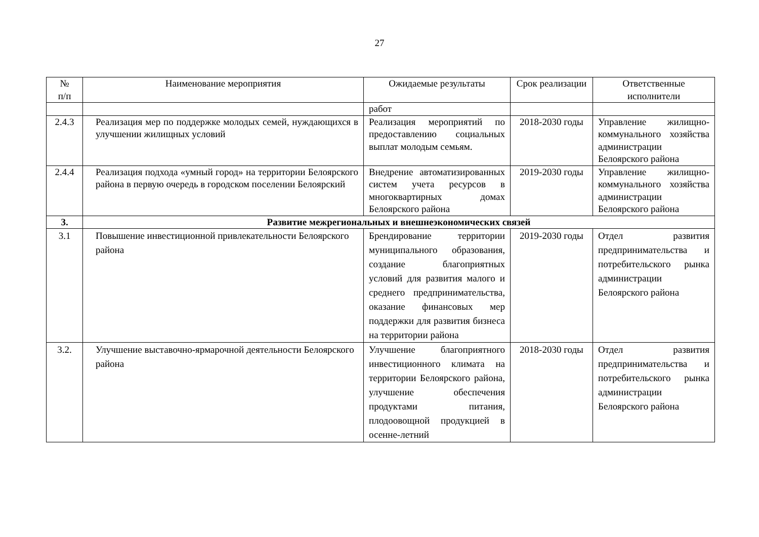27
| № п/п | Наименование мероприятия | Ожидаемые результаты | Срок реализации | Ответственные исполнители |
| --- | --- | --- | --- | --- |
| | | работ | | |
| 2.4.3 | Реализация мер по поддержке молодых семей, нуждающихся в улучшении жилищных условий | Реализация мероприятий по предоставлению социальных выплат молодым семьям. | 2018-2030 годы | Управление жилищно-коммунального хозяйства администрации Белоярского района |
| 2.4.4 | Реализация подхода «умный город» на территории Белоярского района в первую очередь в городском поселении Белоярский | Внедрение автоматизированных систем учета ресурсов в многоквартирных домах Белоярского района | 2019-2030 годы | Управление жилищно-коммунального хозяйства администрации Белоярского района |
| 3. | Развитие межрегиональных и внешнеэкономических связей | | | |
| 3.1 | Повышение инвестиционной привлекательности Белоярского района | Брендирование территории муниципального образования, создание благоприятных условий для развития малого и среднего предпринимательства, оказание финансовых мер поддержки для развития бизнеса на территории района | 2019-2030 годы | Отдел развития предпринимательства и потребительского рынка администрации Белоярского района |
| 3.2. | Улучшение выставочно-ярмарочной деятельности Белоярского района | Улучшение благоприятного инвестиционного климата на территории Белоярского района, улучшение обеспечения продуктами питания, плодоовощной продукцией в осенне-летний | 2018-2030 годы | Отдел развития предпринимательства и потребительского рынка администрации Белоярского района |